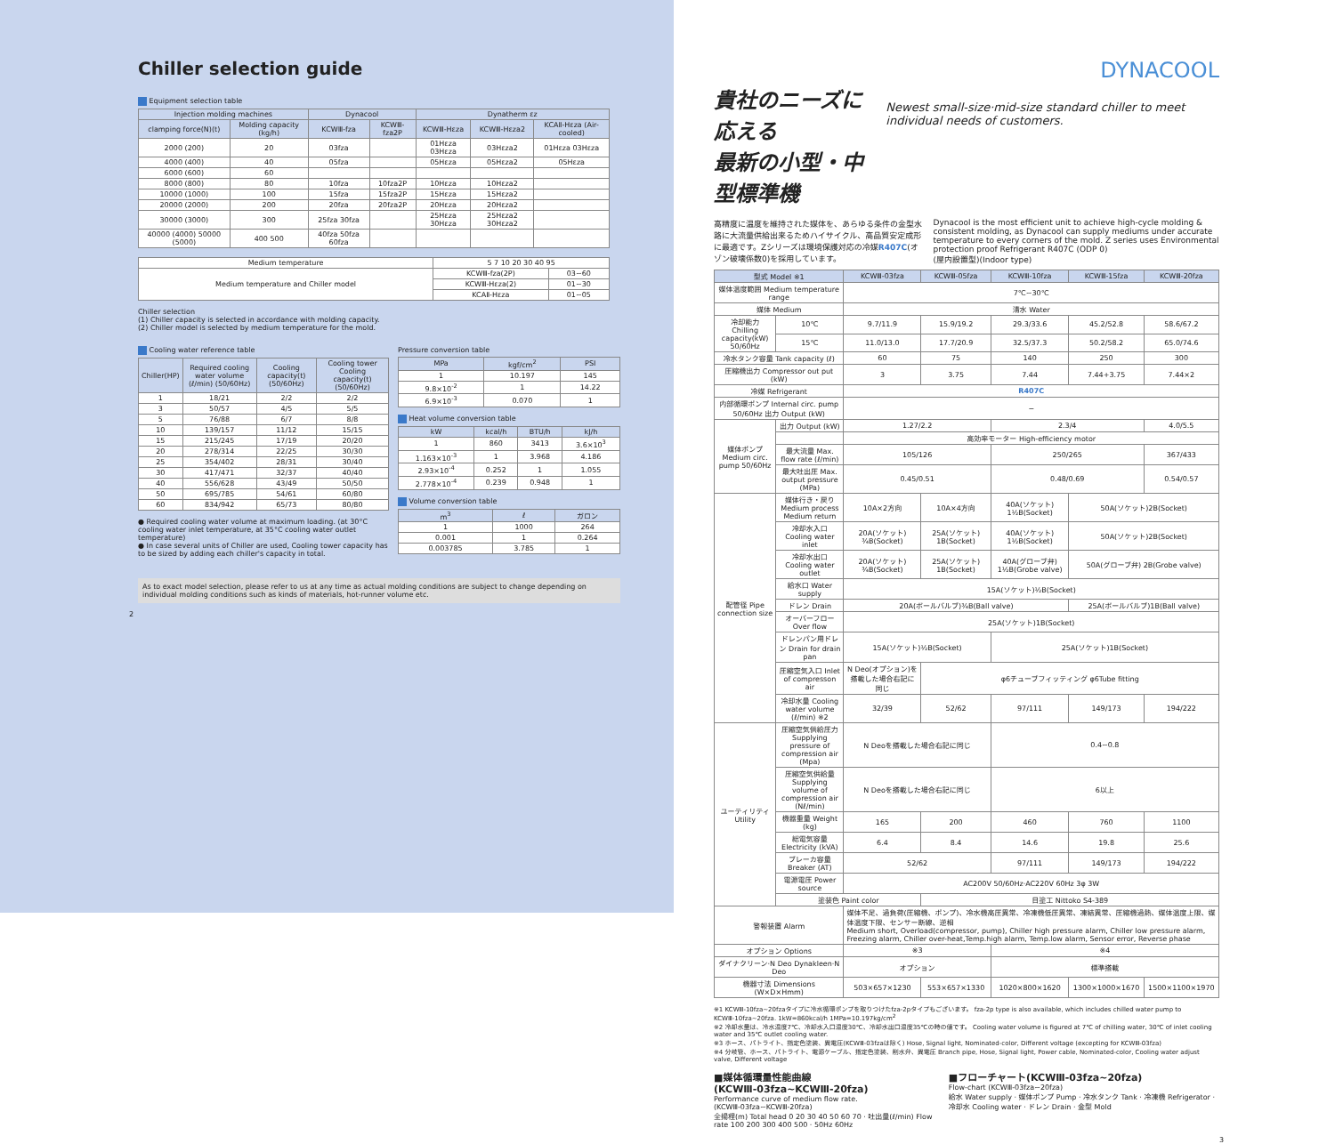Chiller selection guide
Equipment selection table
| Injection molding machines | | Dynacool | | Dynatherm εz | | |
| --- | --- | --- | --- | --- | --- | --- |
| clamping force(N)(t) | Molding capacity (kg/h) | KCWⅢ-fza | KCWⅢ-fza2P | KCWⅢ-Hεza | KCWⅢ-Hεza2 | KCAⅡ-Hεza (Air-cooled) |
| 2000 (200) | 20 | 03fza | | 01Hεza 03Hεza | 03Hεza2 | 01Hεza 03Hεza |
| 4000 (400) | 40 | 05fza | | 05Hεza | 05Hεza2 | 05Hεza |
| 6000 (600) | 60 | | | | | |
| 8000 (800) | 80 | 10fza | 10fza2P | 10Hεza | 10Hεza2 | |
| 10000 (1000) | 100 | 15fza | 15fza2P | 15Hεza | 15Hεza2 | |
| 20000 (2000) | 200 | 20fza | 20fza2P | 20Hεza | 20Hεza2 | |
| 30000 (3000) | 300 | 25fza 30fza | | 25Hεza 30Hεza | 25Hεza2 30Hεza2 | |
| 40000 (4000) 50000 (5000) | 400 500 | 40fza 50fza 60fza | | | | |
| Medium temperature | 5 7 10 20 30 40 95 | |
| Medium temperature and Chiller model | KCWⅢ-fza(2P) | 03~60 |
| | KCWⅢ-Hεza(2) | 01~30 |
| | KCAⅡ-Hεza | 01~05 |
Chiller selection
(1) Chiller capacity is selected in accordance with molding capacity.
(2) Chiller model is selected by medium temperature for the mold.
Cooling water reference table
| Chiller(HP) | Required cooling water volume (ℓ/min) (50/60Hz) | Cooling capacity(t) (50/60Hz) | Cooling tower Cooling capacity(t) (50/60Hz) |
| --- | --- | --- | --- |
| 1 | 18/21 | 2/2 | 2/2 |
| 3 | 50/57 | 4/5 | 5/5 |
| 5 | 76/88 | 6/7 | 8/8 |
| 10 | 139/157 | 11/12 | 15/15 |
| 15 | 215/245 | 17/19 | 20/20 |
| 20 | 278/314 | 22/25 | 30/30 |
| 25 | 354/402 | 28/31 | 30/40 |
| 30 | 417/471 | 32/37 | 40/40 |
| 40 | 556/628 | 43/49 | 50/50 |
| 50 | 695/785 | 54/61 | 60/80 |
| 60 | 834/942 | 65/73 | 80/80 |
● Required cooling water volume at maximum loading. (at 30°C cooling water inlet temperature, at 35°C cooling water outlet temperature)
● In case several units of Chiller are used, Cooling tower capacity has to be sized by adding each chiller's capacity in total.
Pressure conversion table
| MPa | kgf/cm<sup>2</sup> | PSI |
| --- | --- | --- |
| 1 | 10.197 | 145 |
| 9.8×10<sup>-2</sup> | 1 | 14.22 |
| 6.9×10<sup>-3</sup> | 0.070 | 1 |
Heat volume conversion table
| kW | kcal/h | BTU/h | kJ/h |
| --- | --- | --- | --- |
| 1 | 860 | 3413 | 3.6×10<sup>3</sup> |
| 1.163×10<sup>-3</sup> | 1 | 3.968 | 4.186 |
| 2.93×10<sup>-4</sup> | 0.252 | 1 | 1.055 |
| 2.778×10<sup>-4</sup> | 0.239 | 0.948 | 1 |
Volume conversion table
| m<sup>3</sup> | ℓ | ガロン |
| --- | --- | --- |
| 1 | 1000 | 264 |
| 0.001 | 1 | 0.264 |
| 0.003785 | 3.785 | 1 |
As to exact model selection, please refer to us at any time as actual molding conditions are subject to change depending on individual molding conditions such as kinds of materials, hot-runner volume etc.
2
DYNACOOL
貴社のニーズに応える
最新の小型・中型標準機
Newest small-size·mid-size standard chiller to meet individual needs of customers.
高精度に温度を維持された媒体を、あらゆる条件の金型水路に大流量供給出来るためハイサイクル、高品質安定成形に最適です。Zシリーズは環境保護対応の冷媒R407C(オゾン破壊係数0)を採用しています。
Dynacool is the most efficient unit to achieve high-cycle molding & consistent molding, as Dynacool can supply mediums under accurate temperature to every corners of the mold. Z series uses Environmental protection proof Refrigerant R407C (ODP 0)
(屋内設置型)(Indoor type)
| 型式 Model ※1 | | KCWⅢ-03fza | KCWⅢ-05fza | KCWⅢ-10fza | KCWⅢ-15fza | KCWⅢ-20fza |
| --- | --- | --- | --- | --- | --- | --- |
| 媒体温度範囲 Medium temperature range | | 7℃~30℃ | | | | |
| 媒体 Medium | | 清水 Water | | | | |
| 冷却能力 Chilling capacity(kW) 50/60Hz | 10℃ | 9.7/11.9 | 15.9/19.2 | 29.3/33.6 | 45.2/52.8 | 58.6/67.2 |
| | 15℃ | 11.0/13.0 | 17.7/20.9 | 32.5/37.3 | 50.2/58.2 | 65.0/74.6 |
| 冷水タンク容量 Tank capacity (ℓ) | | 60 | 75 | 140 | 250 | 300 |
| 圧縮機出力 Compressor out put (kW) | | 3 | 3.75 | 7.44 | 7.44+3.75 | 7.44×2 |
| 冷媒 Refrigerant | | R407C | | | | |
| 内部循環ポンプ Internal circ. pump 50/60Hz 出力 Output (kW) | | − | | | | |
| 媒体ポンプ Medium circ. pump 50/60Hz | 出力 Output (kW) | 1.27/2.2 | | 2.3/4 | | 4.0/5.5 |
| | | 高効率モーター High-efficiency motor | | | | |
| | 最大流量 Max. flow rate (ℓ/min) | 105/126 | | 250/265 | | 367/433 |
| | 最大吐出圧 Max. output pressure (MPa) | 0.45/0.51 | | 0.48/0.69 | | 0.54/0.57 |
| 配管径 Pipe connection size | 媒体行き・戻り Medium process Medium return | 10A×2方向 | 10A×4方向 | 40A(ソケット) 1½B(Socket) | 50A(ソケット)2B(Socket) | |
| | 冷却水入口 Cooling water inlet | 20A(ソケット) ¾B(Socket) | 25A(ソケット) 1B(Socket) | 40A(ソケット) 1½B(Socket) | 50A(ソケット)2B(Socket) | |
| | 冷却水出口 Cooling water outlet | 20A(ソケット) ¾B(Socket) | 25A(ソケット) 1B(Socket) | 40A(グローブ弁) 1½B(Grobe valve) | 50A(グローブ弁) 2B(Grobe valve) | |
| | 給水口 Water supply | 15A(ソケット)½B(Socket) | | | | |
| | ドレン Drain | 20A(ボールバルブ)¾B(Ball valve) | | | 25A(ボールバルブ)1B(Ball valve) | |
| | オーバーフロー Over flow | 25A(ソケット)1B(Socket) | | | | |
| | ドレンパン用ドレン Drain for drain pan | 15A(ソケット)½B(Socket) | | 25A(ソケット)1B(Socket) | | |
| | 圧縮空気入口 Inlet of compresson air | N Deo(オプション)を搭載した場合右記に同じ | φ6チューブフィッティング φ6Tube fitting | | | |
| | 冷却水量 Cooling water volume (ℓ/min) ※2 | 32/39 | 52/62 | 97/111 | 149/173 | 194/222 |
| ユーティリティ Utility | 圧縮空気供給圧力 Supplying pressure of compression air (Mpa) | N Deoを搭載した場合右記に同じ | | 0.4~0.8 | | |
| | 圧縮空気供給量 Supplying volume of compression air (Nℓ/min) | N Deoを搭載した場合右記に同じ | | 6以上 | | |
| | 機器重量 Weight (kg) | 165 | 200 | 460 | 760 | 1100 |
| | 総電気容量 Electricity (kVA) | 6.4 | 8.4 | 14.6 | 19.8 | 25.6 |
| | ブレーカ容量 Breaker (AT) | 52/62 | | 97/111 | 149/173 | 194/222 |
| | 電源電圧 Power source | AC200V 50/60Hz·AC220V 60Hz 3φ 3W | | | | |
| | 塗装色 Paint color | | 日塗工 Nittoko S4-389 | | | |
| 警報装置 Alarm | | 媒体不足、過負荷(圧縮機、ポンプ)、冷水機高圧異常、冷凍機低圧異常、凍結異常、圧縮機過熱、媒体温度上限、媒体温度下限、センサー断線、逆相 Medium short, Overload(compressor, pump), Chiller high pressure alarm, Chiller low pressure alarm, Freezing alarm, Chiller over-heat,Temp.high alarm, Temp.low alarm, Sensor error, Reverse phase | | | | |
| オプション Options | | ※3 | | ※4 | | |
| ダイナクリーン·N Deo Dynakleen·N Deo | | オプション | | 標準搭載 | | |
| 機器寸法 Dimensions (W×D×Hmm) | | 503×657×1230 | 553×657×1330 | 1020×800×1620 | 1300×1000×1670 | 1500×1100×1970 |
※1 KCWⅢ-10fza~20fzaタイプに冷水循環ポンプを取りつけたfza-2pタイプもございます。 fza-2p type is also available, which includes chilled water pump to KCWⅢ-10fza~20fza. 1kW=860kcal/h 1MPa=10.197kg/cm<sup>2</sup>
※2 冷却水量は、冷水温度7℃、冷却水入口温度30℃、冷却水出口温度35℃の時の値です。 Cooling water volume is figured at 7℃ of chilling water, 30℃ of inlet cooling water and 35℃ outlet cooling water.
※3 ホース、パトライト、指定色塗装、異電圧(KCWⅢ-03fzaは除く) Hose, Signal light, Nominated-color, Different voltage (excepting for KCWⅢ-03fza)
※4 分岐管、ホース、パトライト、電源ケーブル、指定色塗装、削水弁、異電圧 Branch pipe, Hose, Signal light, Power cable, Nominated-color, Cooling water adjust valve, Different voltage
■媒体循環量性能曲線(KCWⅢ-03fza~KCWⅢ-20fza)
Performance curve of medium flow rate. (KCWⅢ-03fza~KCWⅢ-20fza)
全揚程(m) Total head 0 20 30 40 50 60 70 · 吐出量(ℓ/min) Flow rate 100 200 300 400 500 · 50Hz 60Hz
■フローチャート(KCWⅢ-03fza~20fza)
Flow-chart (KCWⅢ-03fza~20fza)
給水 Water supply · 媒体ポンプ Pump · 冷水タンク Tank · 冷凍機 Refrigerator · 冷却水 Cooling water · ドレン Drain · 金型 Mold
3